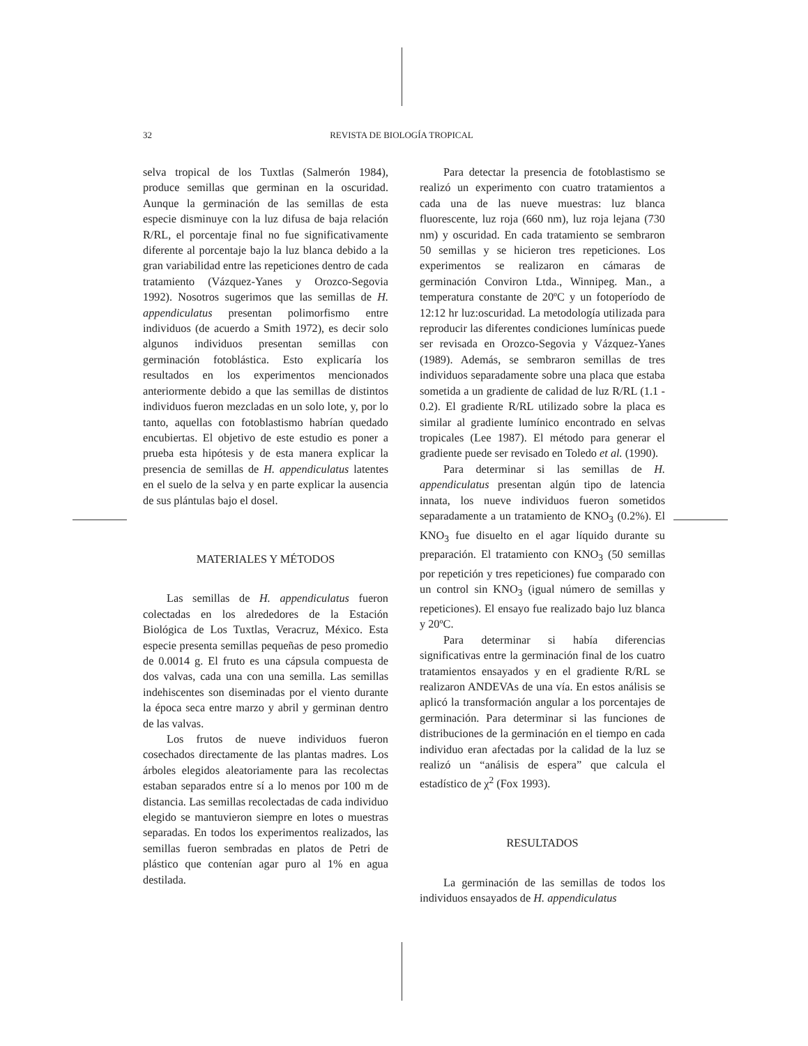32 REVISTA DE BIOLOGÍA TROPICAL
selva tropical de los Tuxtlas (Salmerón 1984), produce semillas que germinan en la oscuridad. Aunque la germinación de las semillas de esta especie disminuye con la luz difusa de baja relación R/RL, el porcentaje final no fue significativamente diferente al porcentaje bajo la luz blanca debido a la gran variabilidad entre las repeticiones dentro de cada tratamiento (Vázquez-Yanes y Orozco-Segovia 1992). Nosotros sugerimos que las semillas de H. appendiculatus presentan polimorfismo entre individuos (de acuerdo a Smith 1972), es decir solo algunos individuos presentan semillas con germinación fotoblástica. Esto explicaría los resultados en los experimentos mencionados anteriormente debido a que las semillas de distintos individuos fueron mezcladas en un solo lote, y, por lo tanto, aquellas con fotoblastismo habrían quedado encubiertas. El objetivo de este estudio es poner a prueba esta hipótesis y de esta manera explicar la presencia de semillas de H. appendiculatus latentes en el suelo de la selva y en parte explicar la ausencia de sus plántulas bajo el dosel.
MATERIALES Y MÉTODOS
Las semillas de H. appendiculatus fueron colectadas en los alrededores de la Estación Biológica de Los Tuxtlas, Veracruz, México. Esta especie presenta semillas pequeñas de peso promedio de 0.0014 g. El fruto es una cápsula compuesta de dos valvas, cada una con una semilla. Las semillas indehiscentes son diseminadas por el viento durante la época seca entre marzo y abril y germinan dentro de las valvas.
Los frutos de nueve individuos fueron cosechados directamente de las plantas madres. Los árboles elegidos aleatoriamente para las recolectas estaban separados entre sí a lo menos por 100 m de distancia. Las semillas recolectadas de cada individuo elegido se mantuvieron siempre en lotes o muestras separadas. En todos los experimentos realizados, las semillas fueron sembradas en platos de Petri de plástico que contenían agar puro al 1% en agua destilada.
Para detectar la presencia de fotoblastismo se realizó un experimento con cuatro tratamientos a cada una de las nueve muestras: luz blanca fluorescente, luz roja (660 nm), luz roja lejana (730 nm) y oscuridad. En cada tratamiento se sembraron 50 semillas y se hicieron tres repeticiones. Los experimentos se realizaron en cámaras de germinación Conviron Ltda., Winnipeg. Man., a temperatura constante de 20ºC y un fotoperíodo de 12:12 hr luz:oscuridad. La metodología utilizada para reproducir las diferentes condiciones lumínicas puede ser revisada en Orozco-Segovia y Vázquez-Yanes (1989). Además, se sembraron semillas de tres individuos separadamente sobre una placa que estaba sometida a un gradiente de calidad de luz R/RL (1.1 - 0.2). El gradiente R/RL utilizado sobre la placa es similar al gradiente lumínico encontrado en selvas tropicales (Lee 1987). El método para generar el gradiente puede ser revisado en Toledo et al. (1990).
Para determinar si las semillas de H. appendiculatus presentan algún tipo de latencia innata, los nueve individuos fueron sometidos separadamente a un tratamiento de KNO<sub>3</sub> (0.2%). El KNO<sub>3</sub> fue disuelto en el agar líquido durante su preparación. El tratamiento con KNO<sub>3</sub> (50 semillas por repetición y tres repeticiones) fue comparado con un control sin KNO<sub>3</sub> (igual número de semillas y repeticiones). El ensayo fue realizado bajo luz blanca y 20ºC.
Para determinar si había diferencias significativas entre la germinación final de los cuatro tratamientos ensayados y en el gradiente R/RL se realizaron ANDEVAs de una vía. En estos análisis se aplicó la transformación angular a los porcentajes de germinación. Para determinar si las funciones de distribuciones de la germinación en el tiempo en cada individuo eran afectadas por la calidad de la luz se realizó un “análisis de espera” que calcula el estadístico de χ<sup>2</sup> (Fox 1993).
RESULTADOS
La germinación de las semillas de todos los individuos ensayados de H. appendiculatus